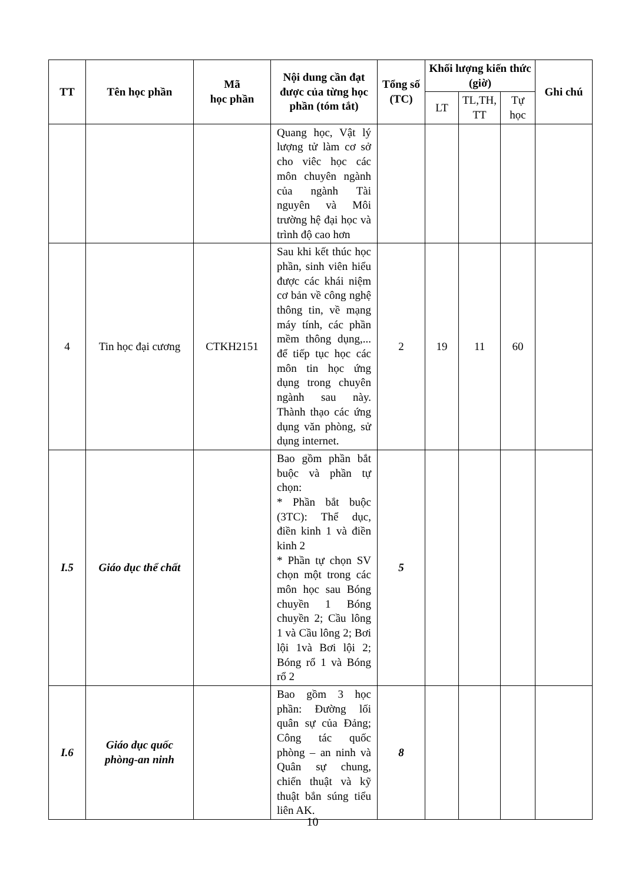| TT | Tên học phần | Mã học phần | Nội dung cần đạt được của từng học phần (tóm tắt) | Tổng số (TC) | Khối lượng kiến thức (giờ) | | | Ghi chú |
| --- | --- | --- | --- | --- | --- | --- | --- | --- |
| | | | | | LT | TL,TH, TT | Tự học | |
| | | | Quang học, Vật lý lượng tử làm cơ sở cho viêc học các môn chuyên ngành của ngành Tài nguyên và Môi trường hệ đại học và trình độ cao hơn | | | | | |
| 4 | Tin học đại cương | CTKH2151 | Sau khi kết thúc học phần, sinh viên hiểu được các khái niệm cơ bản về công nghệ thông tin, về mạng máy tính, các phần mềm thông dụng,... để tiếp tục học các môn tin học ứng dụng trong chuyên ngành sau này. Thành thạo các ứng dụng văn phòng, sử dụng internet. | 2 | 19 | 11 | 60 | |
| I.5 | Giáo dục thể chất | | Bao gồm phần bắt buộc và phần tự chọn: * Phần bắt buộc (3TC): Thể dục, điền kinh 1 và điền kinh 2 * Phần tự chọn SV chọn một trong các môn học sau Bóng chuyền 1 Bóng chuyền 2; Cầu lông 1 và Cầu lông 2; Bơi lội 1và Bơi lội 2; Bóng rổ 1 và Bóng rổ 2 | 5 | | | | |
| I.6 | Giáo dục quốc phòng-an ninh | | Bao gồm 3 học phần: Đường lối quân sự của Đảng; Công tác quốc phòng – an ninh và Quân sự chung, chiến thuật và kỹ thuật bắn súng tiểu liên AK. | 8 | | | | |
10